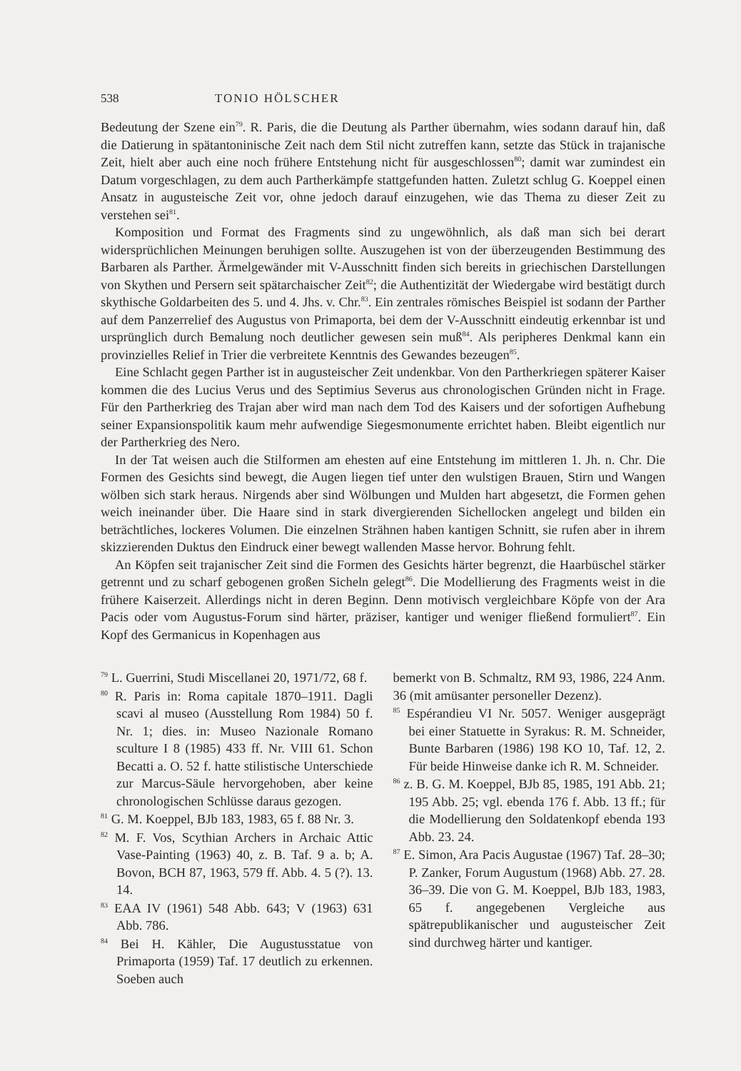538 TONIO HÖLSCHER
Bedeutung der Szene ein<sup>79</sup>. R. Paris, die die Deutung als Parther übernahm, wies sodann darauf hin, daß die Datierung in spätantoninische Zeit nach dem Stil nicht zutreffen kann, setzte das Stück in trajanische Zeit, hielt aber auch eine noch frühere Entstehung nicht für ausgeschlossen<sup>80</sup>; damit war zumindest ein Datum vorgeschlagen, zu dem auch Partherkämpfe stattgefunden hatten. Zuletzt schlug G. Koeppel einen Ansatz in augusteische Zeit vor, ohne jedoch darauf einzugehen, wie das Thema zu dieser Zeit zu verstehen sei<sup>81</sup>.
Komposition und Format des Fragments sind zu ungewöhnlich, als daß man sich bei derart widersprüchlichen Meinungen beruhigen sollte. Auszugehen ist von der überzeugenden Bestimmung des Barbaren als Parther. Ärmelgewänder mit V-Ausschnitt finden sich bereits in griechischen Darstellungen von Skythen und Persern seit spätarchaischer Zeit<sup>82</sup>; die Authentizität der Wiedergabe wird bestätigt durch skythische Goldarbeiten des 5. und 4. Jhs. v. Chr.<sup>83</sup>. Ein zentrales römisches Beispiel ist sodann der Parther auf dem Panzerrelief des Augustus von Primaporta, bei dem der V-Ausschnitt eindeutig erkennbar ist und ursprünglich durch Bemalung noch deutlicher gewesen sein muß<sup>84</sup>. Als peripheres Denkmal kann ein provinzielles Relief in Trier die verbreitete Kenntnis des Gewandes bezeugen<sup>85</sup>.
Eine Schlacht gegen Parther ist in augusteischer Zeit undenkbar. Von den Partherkriegen späterer Kaiser kommen die des Lucius Verus und des Septimius Severus aus chronologischen Gründen nicht in Frage. Für den Partherkrieg des Trajan aber wird man nach dem Tod des Kaisers und der sofortigen Aufhebung seiner Expansionspolitik kaum mehr aufwendige Siegesmonumente errichtet haben. Bleibt eigentlich nur der Partherkrieg des Nero.
In der Tat weisen auch die Stilformen am ehesten auf eine Entstehung im mittleren 1. Jh. n. Chr. Die Formen des Gesichts sind bewegt, die Augen liegen tief unter den wulstigen Brauen, Stirn und Wangen wölben sich stark heraus. Nirgends aber sind Wölbungen und Mulden hart abgesetzt, die Formen gehen weich ineinander über. Die Haare sind in stark divergierenden Sichellocken angelegt und bilden ein beträchtliches, lockeres Volumen. Die einzelnen Strähnen haben kantigen Schnitt, sie rufen aber in ihrem skizzierenden Duktus den Eindruck einer bewegt wallenden Masse hervor. Bohrung fehlt.
An Köpfen seit trajanischer Zeit sind die Formen des Gesichts härter begrenzt, die Haarbüschel stärker getrennt und zu scharf gebogenen großen Sicheln gelegt<sup>86</sup>. Die Modellierung des Fragments weist in die frühere Kaiserzeit. Allerdings nicht in deren Beginn. Denn motivisch vergleichbare Köpfe von der Ara Pacis oder vom Augustus-Forum sind härter, präziser, kantiger und weniger fließend formuliert<sup>87</sup>. Ein Kopf des Germanicus in Kopenhagen aus
<sup>79</sup> L. Guerrini, Studi Miscellanei 20, 1971/72, 68 f.
<sup>80</sup> R. Paris in: Roma capitale 1870–1911. Dagli scavi al museo (Ausstellung Rom 1984) 50 f. Nr. 1; dies. in: Museo Nazionale Romano sculture I 8 (1985) 433 ff. Nr. VIII 61. Schon Becatti a. O. 52 f. hatte stilistische Unterschiede zur Marcus-Säule hervorgehoben, aber keine chronologischen Schlüsse daraus gezogen.
<sup>81</sup> G. M. Koeppel, BJb 183, 1983, 65 f. 88 Nr. 3.
<sup>82</sup> M. F. Vos, Scythian Archers in Archaic Attic Vase-Painting (1963) 40, z. B. Taf. 9 a. b; A. Bovon, BCH 87, 1963, 579 ff. Abb. 4. 5 (?). 13. 14.
<sup>83</sup> EAA IV (1961) 548 Abb. 643; V (1963) 631 Abb. 786.
<sup>84</sup> Bei H. Kähler, Die Augustusstatue von Primaporta (1959) Taf. 17 deutlich zu erkennen. Soeben auch
bemerkt von B. Schmaltz, RM 93, 1986, 224 Anm. 36 (mit amüsanter personeller Dezenz).
<sup>85</sup> Espérandieu VI Nr. 5057. Weniger ausgeprägt bei einer Statuette in Syrakus: R. M. Schneider, Bunte Barbaren (1986) 198 KO 10, Taf. 12, 2. Für beide Hinweise danke ich R. M. Schneider.
<sup>86</sup> z. B. G. M. Koeppel, BJb 85, 1985, 191 Abb. 21; 195 Abb. 25; vgl. ebenda 176 f. Abb. 13 ff.; für die Modellierung den Soldatenkopf ebenda 193 Abb. 23. 24.
<sup>87</sup> E. Simon, Ara Pacis Augustae (1967) Taf. 28–30; P. Zanker, Forum Augustum (1968) Abb. 27. 28. 36–39. Die von G. M. Koeppel, BJb 183, 1983, 65 f. angegebenen Vergleiche aus spätrepublikanischer und augusteischer Zeit sind durchweg härter und kantiger.